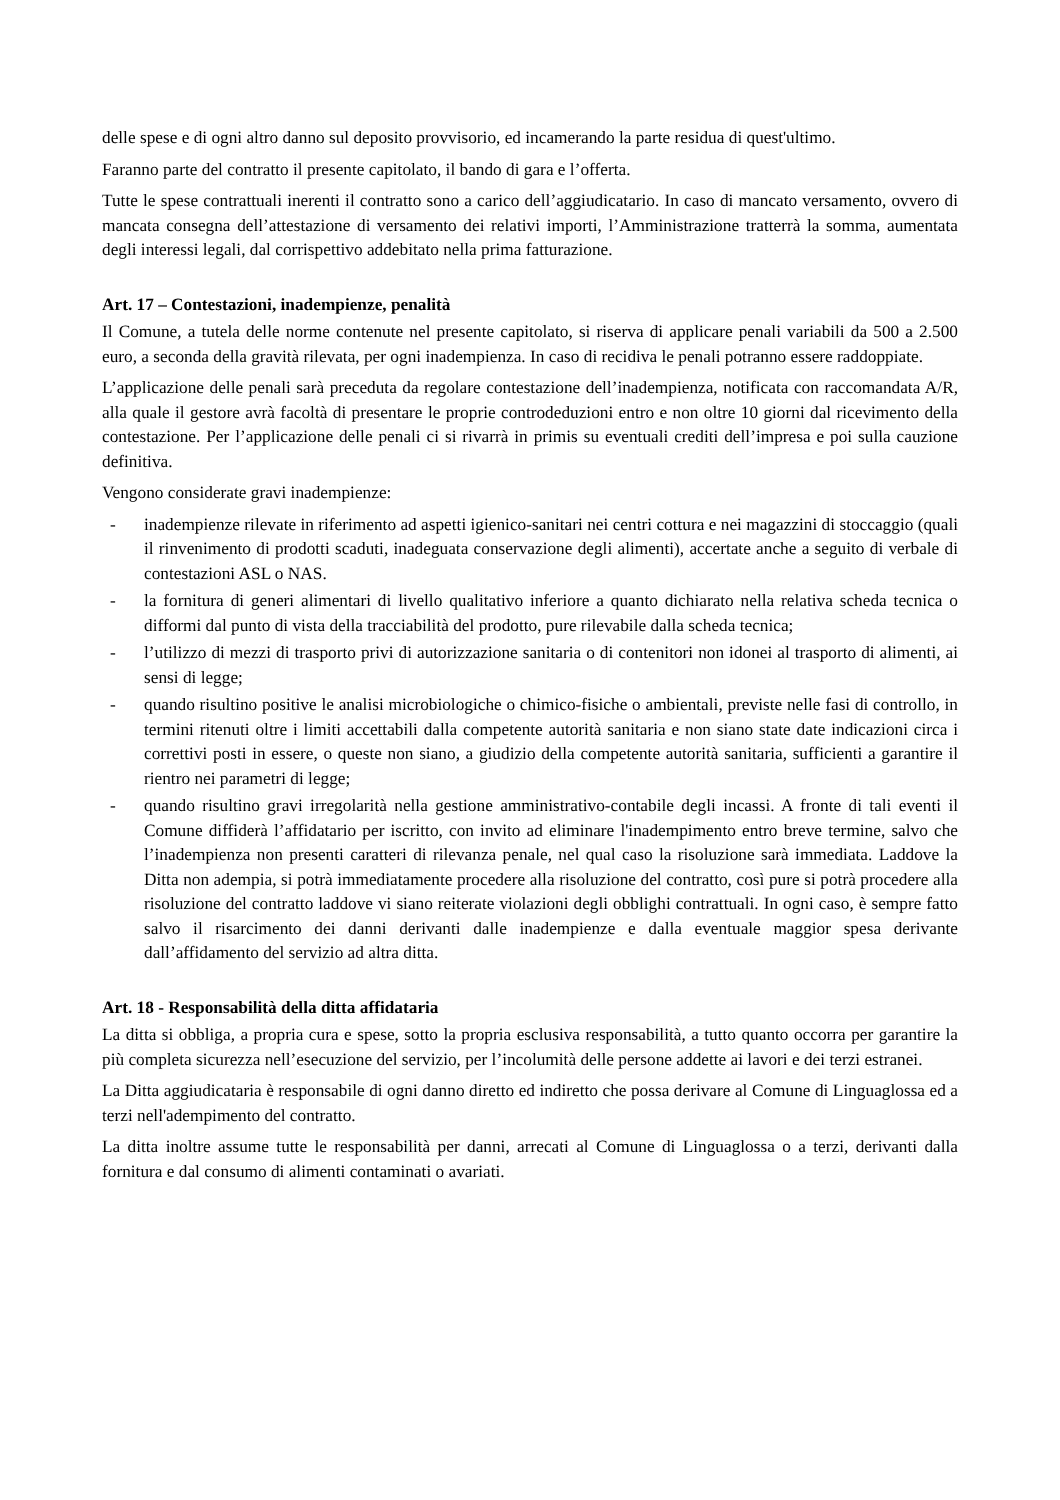delle spese e di ogni altro danno sul deposito provvisorio, ed incamerando la parte residua di quest'ultimo.
Faranno parte del contratto il presente capitolato, il bando di gara e l’offerta.
Tutte le spese contrattuali inerenti il contratto sono a carico dell’aggiudicatario. In caso di mancato versamento, ovvero di mancata consegna dell’attestazione di versamento dei relativi importi, l’Amministrazione tratterrà la somma, aumentata degli interessi legali, dal corrispettivo addebitato nella prima fatturazione.
Art. 17 – Contestazioni, inadempienze, penalità
Il Comune, a tutela delle norme contenute nel presente capitolato, si riserva di applicare penali variabili da 500 a 2.500 euro, a seconda della gravità rilevata, per ogni inadempienza. In caso di recidiva le penali potranno essere raddoppiate.
L’applicazione delle penali sarà preceduta da regolare contestazione dell’inadempienza, notificata con raccomandata A/R, alla quale il gestore avrà facoltà di presentare le proprie controdeduzioni entro e non oltre 10 giorni dal ricevimento della contestazione. Per l’applicazione delle penali ci si rivarrà in primis su eventuali crediti dell’impresa e poi sulla cauzione definitiva.
Vengono considerate gravi inadempienze:
- inadempienze rilevate in riferimento ad aspetti igienico-sanitari nei centri cottura e nei magazzini di stoccaggio (quali il rinvenimento di prodotti scaduti, inadeguata conservazione degli alimenti), accertate anche a seguito di verbale di contestazioni ASL o NAS.
- la fornitura di generi alimentari di livello qualitativo inferiore a quanto dichiarato nella relativa scheda tecnica o difformi dal punto di vista della tracciabilità del prodotto, pure rilevabile dalla scheda tecnica;
- l’utilizzo di mezzi di trasporto privi di autorizzazione sanitaria o di contenitori non idonei al trasporto di alimenti, ai sensi di legge;
- quando risultino positive le analisi microbiologiche o chimico-fisiche o ambientali, previste nelle fasi di controllo, in termini ritenuti oltre i limiti accettabili dalla competente autorità sanitaria e non siano state date indicazioni circa i correttivi posti in essere, o queste non siano, a giudizio della competente autorità sanitaria, sufficienti a garantire il rientro nei parametri di legge;
- quando risultino gravi irregolarità nella gestione amministrativo-contabile degli incassi. A fronte di tali eventi il Comune diffiderà l’affidatario per iscritto, con invito ad eliminare l'inadempimento entro breve termine, salvo che l’inadempienza non presenti caratteri di rilevanza penale, nel qual caso la risoluzione sarà immediata. Laddove la Ditta non adempia, si potrà immediatamente procedere alla risoluzione del contratto, così pure si potrà procedere alla risoluzione del contratto laddove vi siano reiterate violazioni degli obblighi contrattuali. In ogni caso, è sempre fatto salvo il risarcimento dei danni derivanti dalle inadempienze e dalla eventuale maggior spesa derivante dall’affidamento del servizio ad altra ditta.
Art. 18 - Responsabilità della ditta affidataria
La ditta si obbliga, a propria cura e spese, sotto la propria esclusiva responsabilità, a tutto quanto occorra per garantire la più completa sicurezza nell’esecuzione del servizio, per l’incolumità delle persone addette ai lavori e dei terzi estranei.
La Ditta aggiudicataria è responsabile di ogni danno diretto ed indiretto che possa derivare al Comune di Linguaglossa ed a terzi nell'adempimento del contratto.
La ditta inoltre assume tutte le responsabilità per danni, arrecati al Comune di Linguaglossa o a terzi, derivanti dalla fornitura e dal consumo di alimenti contaminati o avariati.